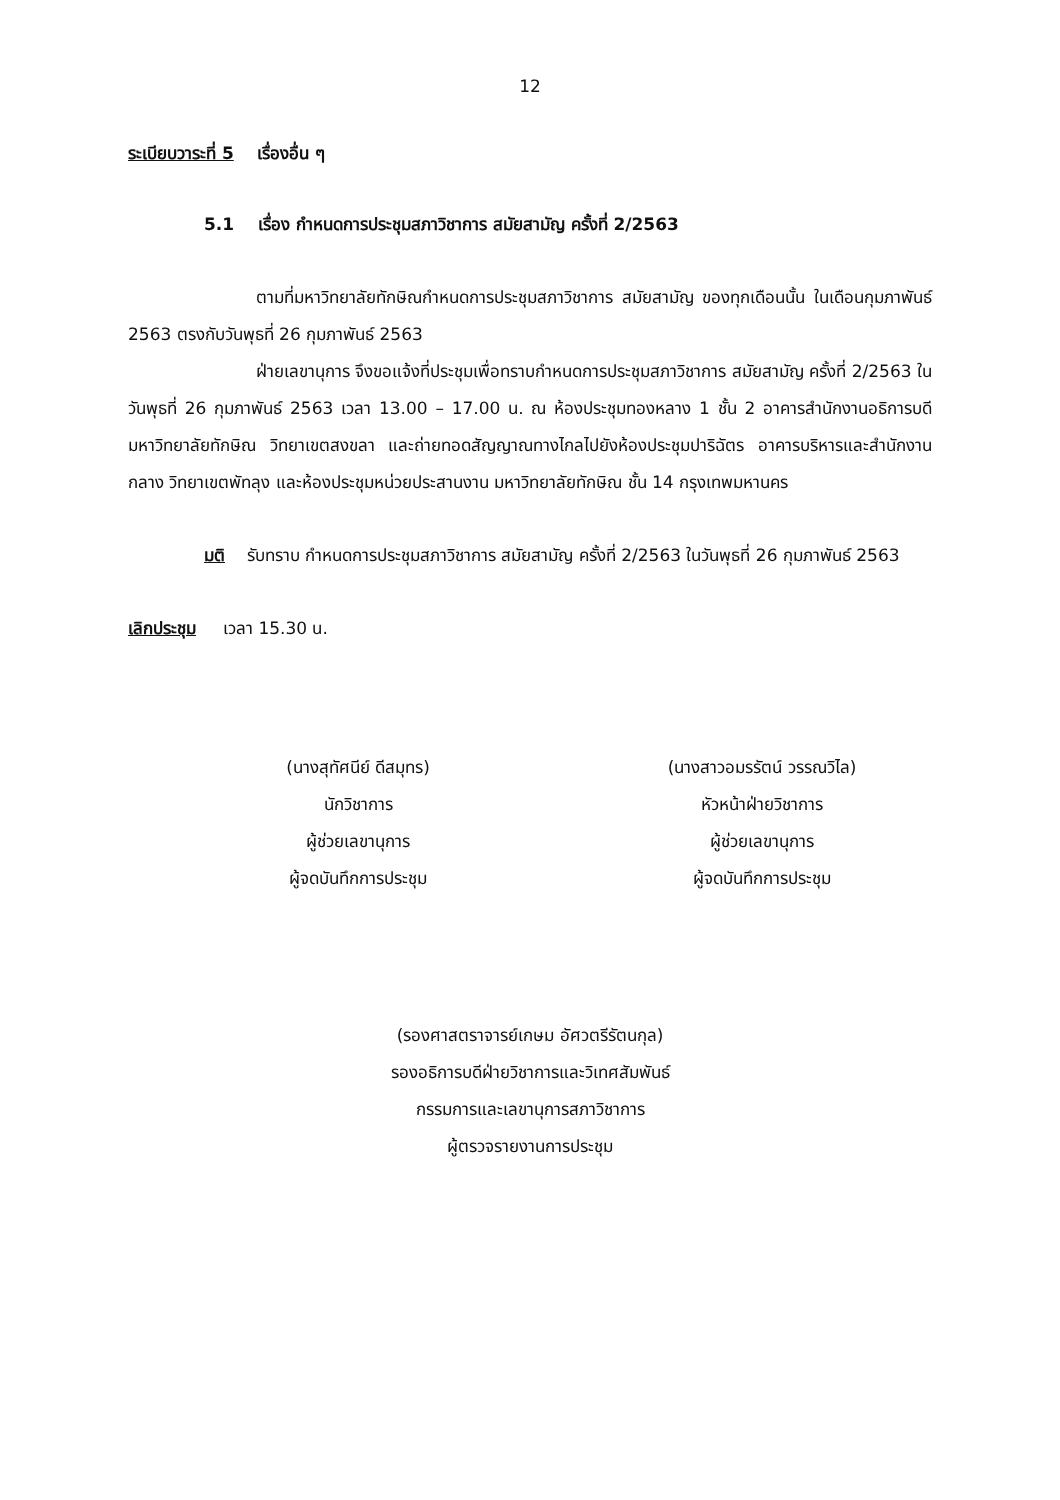12
ระเบียบวาระที่ 5 เรื่องอื่น ๆ
5.1 เรื่อง กำหนดการประชุมสภาวิชาการ สมัยสามัญ ครั้งที่ 2/2563
ตามที่มหาวิทยาลัยทักษิณกำหนดการประชุมสภาวิชาการ สมัยสามัญ ของทุกเดือนนั้น ในเดือนกุมภาพันธ์ 2563 ตรงกับวันพุธที่ 26 กุมภาพันธ์ 2563
ฝ่ายเลขานุการ จึงขอแจ้งที่ประชุมเพื่อทราบกำหนดการประชุมสภาวิชาการ สมัยสามัญ ครั้งที่ 2/2563 ในวันพุธที่ 26 กุมภาพันธ์ 2563 เวลา 13.00 – 17.00 น. ณ ห้องประชุมทองหลาง 1 ชั้น 2 อาคารสำนักงานอธิการบดี มหาวิทยาลัยทักษิณ วิทยาเขตสงขลา และถ่ายทอดสัญญาณทางไกลไปยังห้องประชุมปาริฉัตร อาคารบริหารและสำนักงานกลาง วิทยาเขตพัทลุง และห้องประชุมหน่วยประสานงาน มหาวิทยาลัยทักษิณ ชั้น 14 กรุงเทพมหานคร
มติ รับทราบ กำหนดการประชุมสภาวิชาการ สมัยสามัญ ครั้งที่ 2/2563 ในวันพุธที่ 26 กุมภาพันธ์ 2563
เลิกประชุม เวลา 15.30 น.
(นางสุทัศนีย์ ดีสมุทร)
นักวิชาการ
ผู้ช่วยเลขานุการ
ผู้จดบันทึกการประชุม
(นางสาวอมรรัตน์ วรรณวิไล)
หัวหน้าฝ่ายวิชาการ
ผู้ช่วยเลขานุการ
ผู้จดบันทึกการประชุม
(รองศาสตราจารย์เกษม อัศวตรีรัตนกุล)
รองอธิการบดีฝ่ายวิชาการและวิเทศสัมพันธ์
กรรมการและเลขานุการสภาวิชาการ
ผู้ตรวจรายงานการประชุม